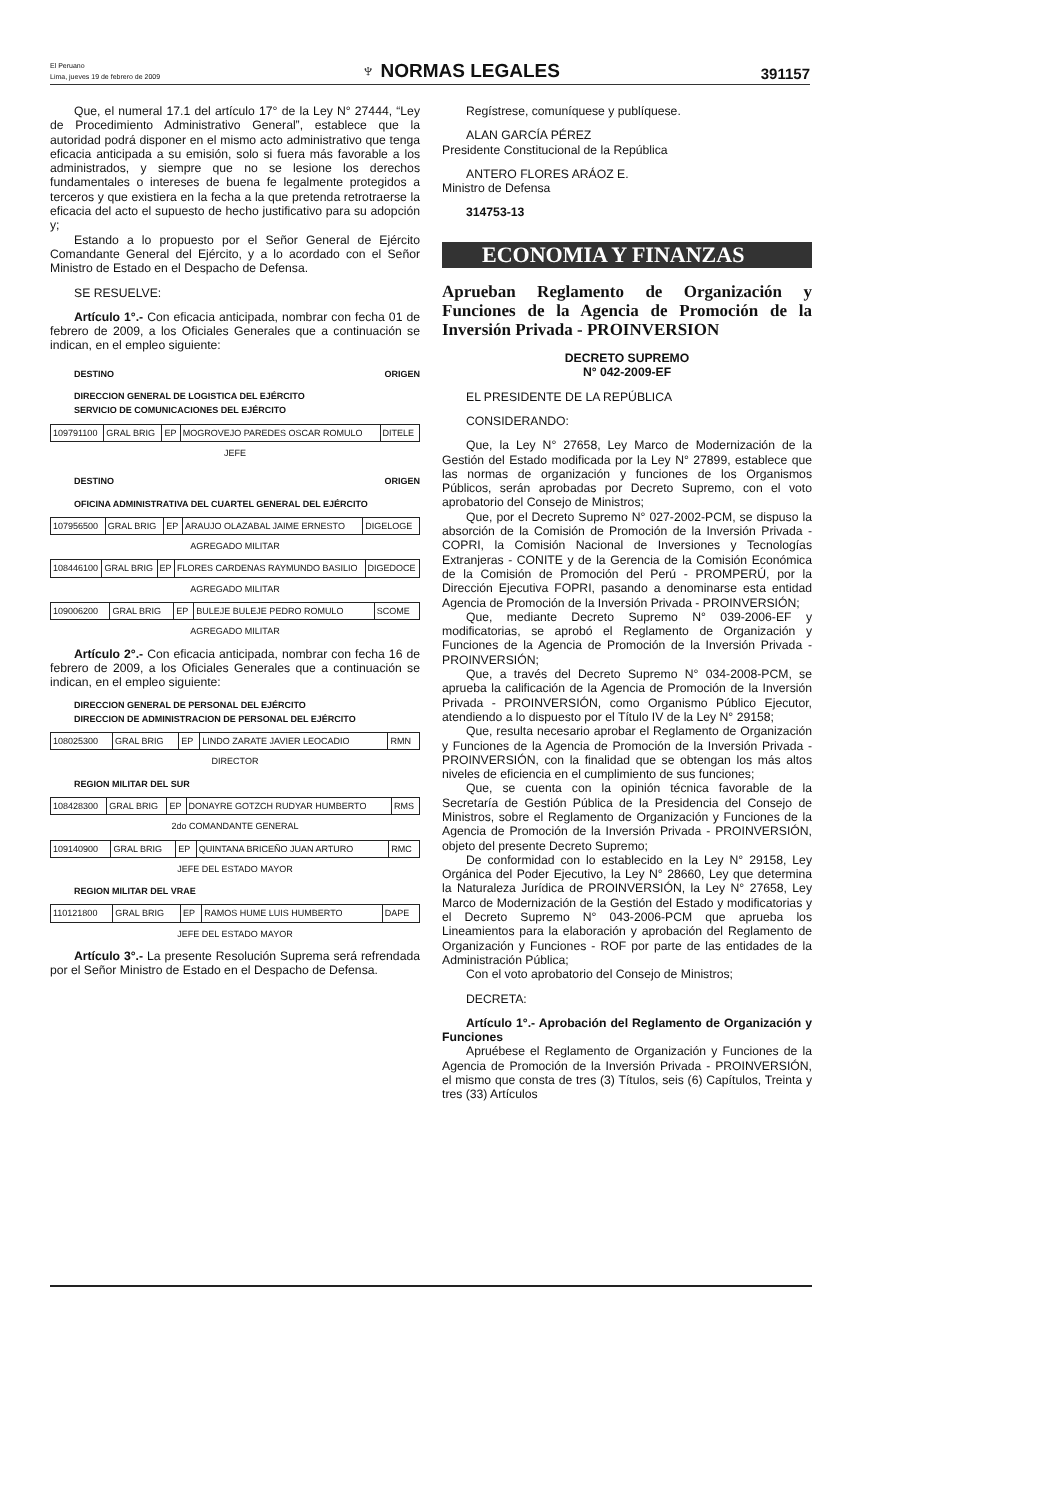El Peruano
Lima, jueves 19 de febrero de 2009
♆ NORMAS LEGALES
391157
Que, el numeral 17.1 del artículo 17° de la Ley N° 27444, “Ley de Procedimiento Administrativo General”, establece que la autoridad podrá disponer en el mismo acto administrativo que tenga eficacia anticipada a su emisión, solo si fuera más favorable a los administrados, y siempre que no se lesione los derechos fundamentales o intereses de buena fe legalmente protegidos a terceros y que existiera en la fecha a la que pretenda retrotraerse la eficacia del acto el supuesto de hecho justificativo para su adopción y;
Estando a lo propuesto por el Señor General de Ejército Comandante General del Ejército, y a lo acordado con el Señor Ministro de Estado en el Despacho de Defensa.
SE RESUELVE:
Artículo 1°.- Con eficacia anticipada, nombrar con fecha 01 de febrero de 2009, a los Oficiales Generales que a continuación se indican, en el empleo siguiente:
DESTINO ORIGEN
DIRECCION GENERAL DE LOGISTICA DEL EJÉRCITO
SERVICIO DE COMUNICACIONES DEL EJÉRCITO
| 109791100 | GRAL BRIG | EP | MOGROVEJO PAREDES OSCAR ROMULO | DITELE |
JEFE
DESTINO ORIGEN
OFICINA ADMINISTRATIVA DEL CUARTEL GENERAL DEL EJÉRCITO
| 107956500 | GRAL BRIG | EP | ARAUJO OLAZABAL JAIME ERNESTO | DIGELOGE |
AGREGADO MILITAR
| 108446100 | GRAL BRIG | EP | FLORES CARDENAS RAYMUNDO BASILIO | DIGEDOCE |
AGREGADO MILITAR
| 109006200 | GRAL BRIG | EP | BULEJE BULEJE PEDRO ROMULO | SCOME |
AGREGADO MILITAR
Artículo 2°.- Con eficacia anticipada, nombrar con fecha 16 de febrero de 2009, a los Oficiales Generales que a continuación se indican, en el empleo siguiente:
DIRECCION GENERAL DE PERSONAL DEL EJÉRCITO
DIRECCION DE ADMINISTRACION DE PERSONAL DEL EJÉRCITO
| 108025300 | GRAL BRIG | EP | LINDO ZARATE JAVIER LEOCADIO | RMN |
DIRECTOR
REGION MILITAR DEL SUR
| 108428300 | GRAL BRIG | EP | DONAYRE GOTZCH RUDYAR HUMBERTO | RMS |
2do COMANDANTE GENERAL
| 109140900 | GRAL BRIG | EP | QUINTANA BRICEÑO JUAN ARTURO | RMC |
JEFE DEL ESTADO MAYOR
REGION MILITAR DEL VRAE
| 110121800 | GRAL BRIG | EP | RAMOS HUME LUIS HUMBERTO | DAPE |
JEFE DEL ESTADO MAYOR
Artículo 3°.- La presente Resolución Suprema será refrendada por el Señor Ministro de Estado en el Despacho de Defensa.
Regístrese, comuníquese y publíquese.
ALAN GARCÍA PÉREZ
Presidente Constitucional de la República
ANTERO FLORES ARÁOZ E.
Ministro de Defensa
314753-13
ECONOMIA Y FINANZAS
Aprueban Reglamento de Organización y Funciones de la Agencia de Promoción de la Inversión Privada - PROINVERSION
DECRETO SUPREMO
N° 042-2009-EF
EL PRESIDENTE DE LA REPÚBLICA
CONSIDERANDO:
Que, la Ley N° 27658, Ley Marco de Modernización de la Gestión del Estado modificada por la Ley N° 27899, establece que las normas de organización y funciones de los Organismos Públicos, serán aprobadas por Decreto Supremo, con el voto aprobatorio del Consejo de Ministros;
Que, por el Decreto Supremo N° 027-2002-PCM, se dispuso la absorción de la Comisión de Promoción de la Inversión Privada - COPRI, la Comisión Nacional de Inversiones y Tecnologías Extranjeras - CONITE y de la Gerencia de la Comisión Económica de la Comisión de Promoción del Perú - PROMPERÚ, por la Dirección Ejecutiva FOPRI, pasando a denominarse esta entidad Agencia de Promoción de la Inversión Privada - PROINVERSIÓN;
Que, mediante Decreto Supremo N° 039-2006-EF y modificatorias, se aprobó el Reglamento de Organización y Funciones de la Agencia de Promoción de la Inversión Privada - PROINVERSIÓN;
Que, a través del Decreto Supremo N° 034-2008-PCM, se aprueba la calificación de la Agencia de Promoción de la Inversión Privada - PROINVERSIÓN, como Organismo Público Ejecutor, atendiendo a lo dispuesto por el Título IV de la Ley N° 29158;
Que, resulta necesario aprobar el Reglamento de Organización y Funciones de la Agencia de Promoción de la Inversión Privada - PROINVERSIÓN, con la finalidad que se obtengan los más altos niveles de eficiencia en el cumplimiento de sus funciones;
Que, se cuenta con la opinión técnica favorable de la Secretaría de Gestión Pública de la Presidencia del Consejo de Ministros, sobre el Reglamento de Organización y Funciones de la Agencia de Promoción de la Inversión Privada - PROINVERSIÓN, objeto del presente Decreto Supremo;
De conformidad con lo establecido en la Ley N° 29158, Ley Orgánica del Poder Ejecutivo, la Ley N° 28660, Ley que determina la Naturaleza Jurídica de PROINVERSIÓN, la Ley N° 27658, Ley Marco de Modernización de la Gestión del Estado y modificatorias y el Decreto Supremo N° 043-2006-PCM que aprueba los Lineamientos para la elaboración y aprobación del Reglamento de Organización y Funciones - ROF por parte de las entidades de la Administración Pública;
Con el voto aprobatorio del Consejo de Ministros;
DECRETA:
Artículo 1°.- Aprobación del Reglamento de Organización y Funciones
Apruébese el Reglamento de Organización y Funciones de la Agencia de Promoción de la Inversión Privada - PROINVERSIÓN, el mismo que consta de tres (3) Títulos, seis (6) Capítulos, Treinta y tres (33) Artículos